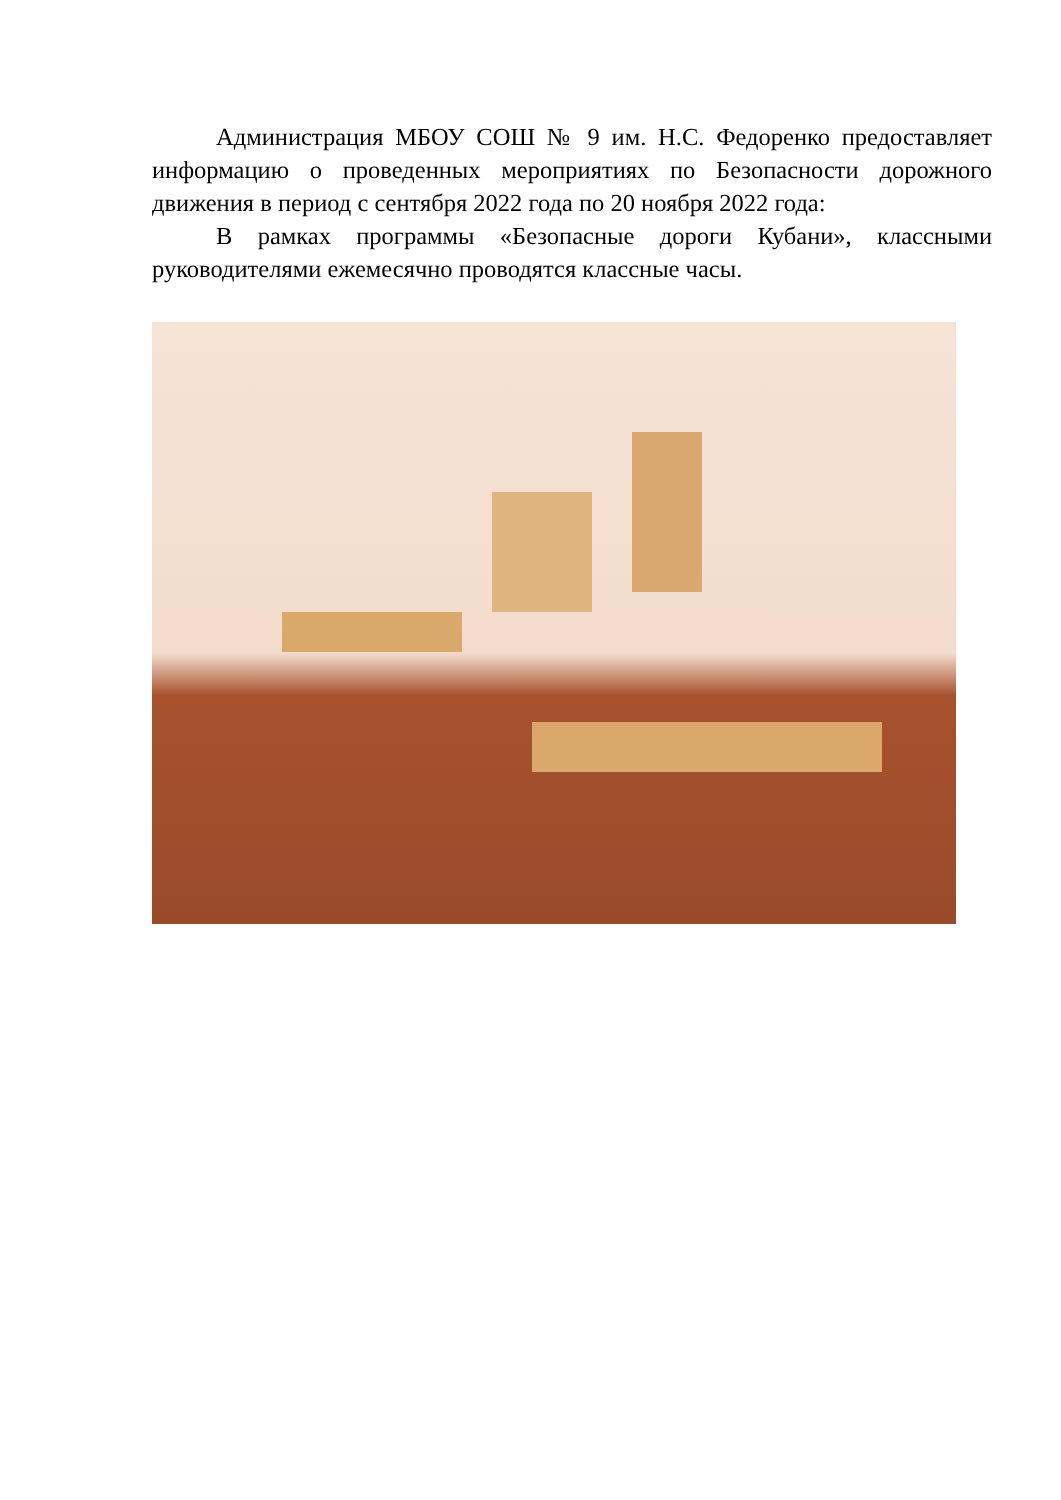Администрация МБОУ СОШ № 9 им. Н.С. Федоренко предоставляет информацию о проведенных мероприятиях по Безопасности дорожного движения в период с сентября 2022 года по 20 ноября 2022 года:
В рамках программы «Безопасные дороги Кубани», классными руководителями ежемесячно проводятся классные часы.